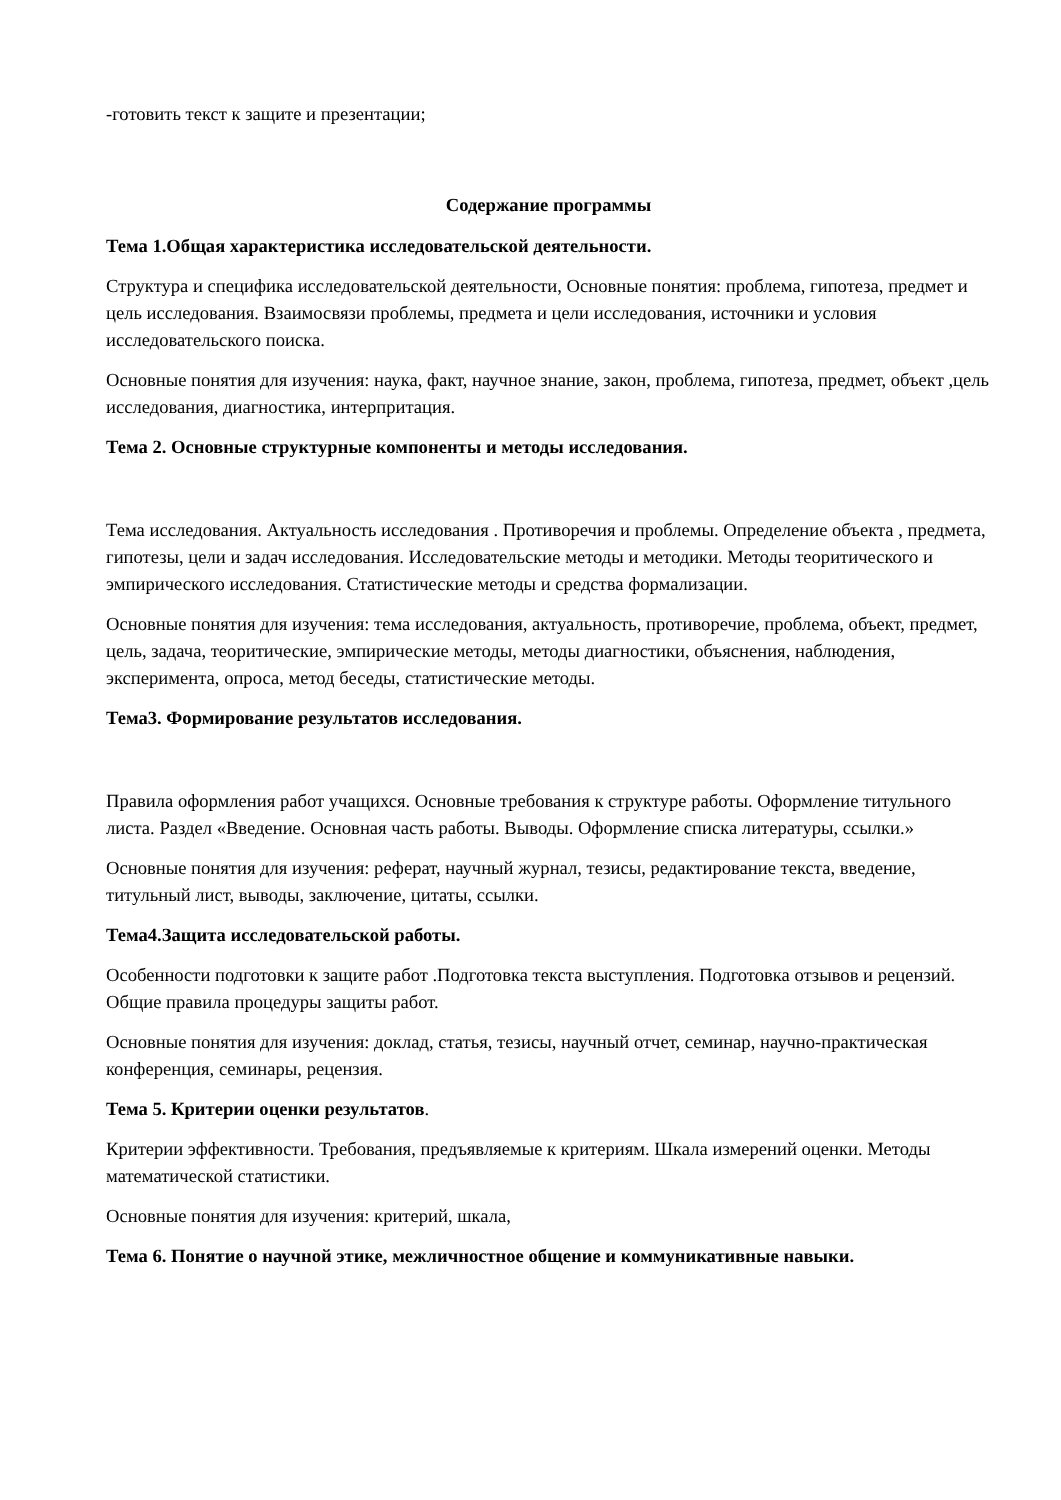-готовить текст к защите и презентации;
Содержание программы
Тема 1.Общая характеристика исследовательской деятельности.
Структура и специфика исследовательской деятельности, Основные понятия: проблема, гипотеза, предмет и цель исследования. Взаимосвязи проблемы, предмета и цели исследования, источники и условия исследовательского поиска.
Основные понятия для изучения: наука, факт, научное знание, закон, проблема, гипотеза, предмет, объект ,цель исследования, диагностика, интерпритация.
Тема 2. Основные структурные компоненты и методы исследования.
Тема исследования. Актуальность исследования . Противоречия и проблемы. Определение объекта , предмета, гипотезы, цели и задач исследования. Исследовательские методы и методики. Методы теоритического и эмпирического исследования. Статистические методы и средства формализации.
Основные понятия для изучения: тема исследования, актуальность, противоречие, проблема, объект, предмет, цель, задача, теоритические, эмпирические методы, методы диагностики, объяснения, наблюдения, эксперимента, опроса, метод беседы, статистические методы.
Тема3. Формирование результатов исследования.
Правила оформления работ учащихся. Основные требования к структуре работы. Оформление титульного листа. Раздел «Введение. Основная часть работы. Выводы. Оформление списка литературы, ссылки.»
Основные понятия для изучения: реферат, научный журнал, тезисы, редактирование текста, введение, титульный лист, выводы, заключение, цитаты, ссылки.
Тема4.Защита исследовательской работы.
Особенности подготовки к защите работ .Подготовка текста выступления. Подготовка отзывов и рецензий. Общие правила процедуры защиты работ.
Основные понятия для изучения: доклад, статья, тезисы, научный отчет, семинар, научно-практическая конференция, семинары, рецензия.
Тема 5. Критерии оценки результатов.
Критерии эффективности. Требования, предъявляемые к критериям. Шкала измерений оценки. Методы математической статистики.
Основные понятия для изучения: критерий, шкала,
Тема 6. Понятие о научной этике, межличностное общение и коммуникативные навыки.